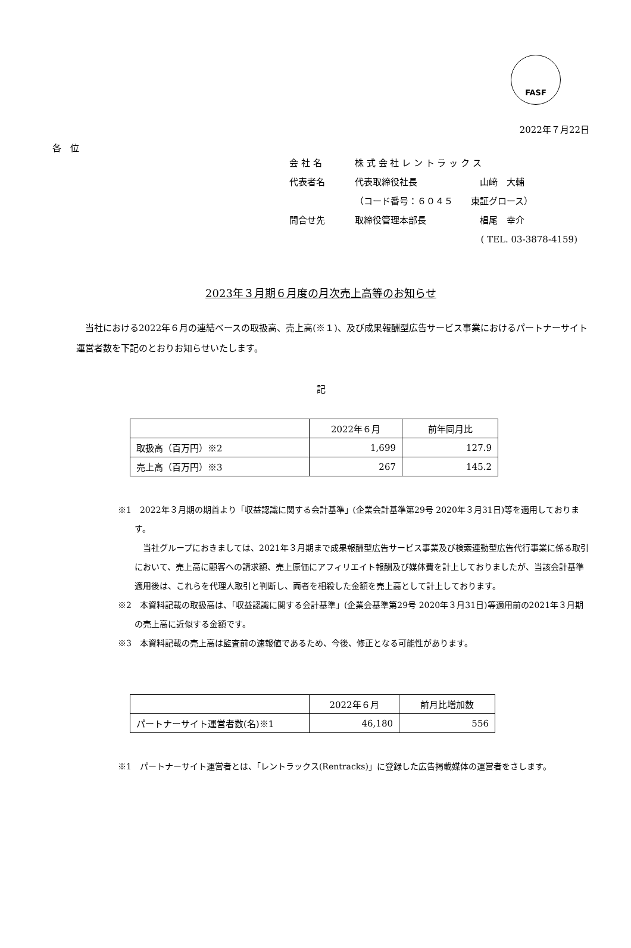FASF
2022年７月22日
各　位
会 社 名 株 式 会 社 レ ン ト ラ ッ ク ス
代表者名 代表取締役社長　　　　　　　山﨑　大輔
（コード番号：６０４５　　東証グロース）
問合せ先 取締役管理本部長　　　　　　椙尾　幸介
( TEL. 03-3878-4159)
2023年３月期６月度の月次売上高等のお知らせ
当社における2022年６月の連結ベースの取扱高、売上高(※１)、及び成果報酬型広告サービス事業におけるパートナーサイト運営者数を下記のとおりお知らせいたします。
記
| | 2022年６月 | 前年同月比 |
| --- | --- | --- |
| 取扱高（百万円）※2 | 1,699 | 127.9 |
| 売上高（百万円）※3 | 267 | 145.2 |
※1　2022年３月期の期首より「収益認識に関する会計基準」(企業会計基準第29号 2020年３月31日)等を適用しております。
当社グループにおきましては、2021年３月期まで成果報酬型広告サービス事業及び検索連動型広告代行事業に係る取引において、売上高に顧客への請求額、売上原価にアフィリエイト報酬及び媒体費を計上しておりましたが、当該会計基準適用後は、これらを代理人取引と判断し、両者を相殺した金額を売上高として計上しております。
※2　本資料記載の取扱高は、「収益認識に関する会計基準」(企業会基準第29号 2020年３月31日)等適用前の2021年３月期の売上高に近似する金額です。
※3　本資料記載の売上高は監査前の速報値であるため、今後、修正となる可能性があります。
| | 2022年６月 | 前月比増加数 |
| --- | --- | --- |
| パートナーサイト運営者数(名)※1 | 46,180 | 556 |
※1　パートナーサイト運営者とは、「レントラックス(Rentracks)」に登録した広告掲載媒体の運営者をさします。